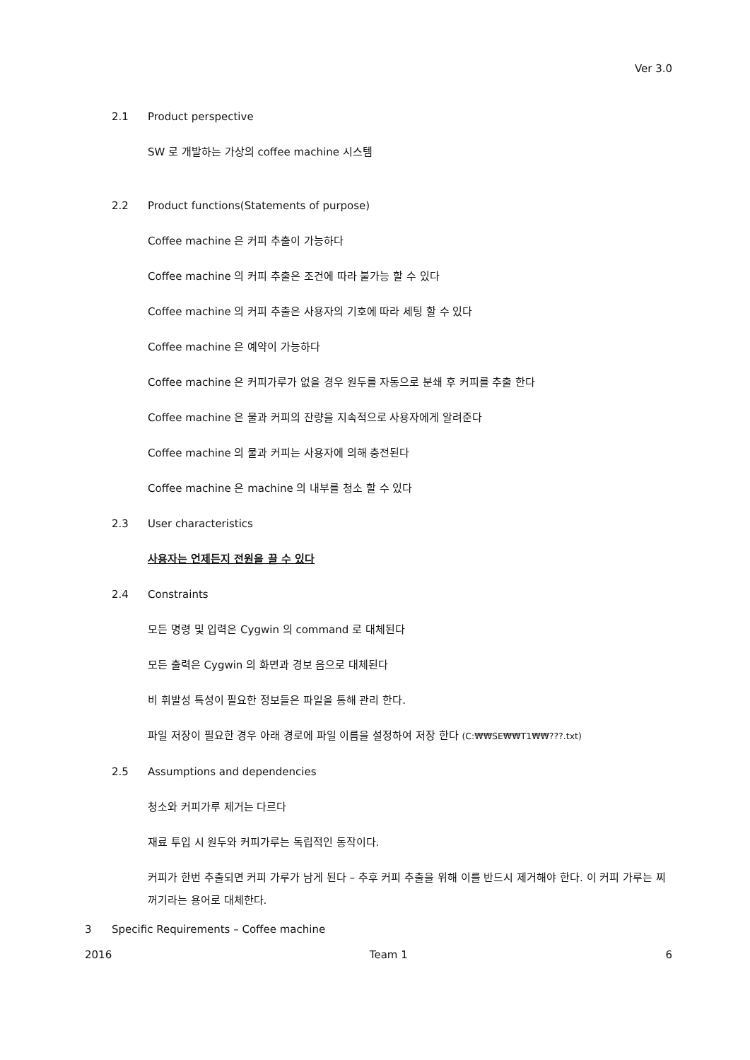Ver 3.0
2.1 Product perspective
SW 로 개발하는 가상의 coffee machine 시스템
2.2 Product functions(Statements of purpose)
Coffee machine 은 커피 추출이 가능하다
Coffee machine 의 커피 추출은 조건에 따라 불가능 할 수 있다
Coffee machine 의 커피 추출은 사용자의 기호에 따라 세팅 할 수 있다
Coffee machine 은 예약이 가능하다
Coffee machine 은 커피가루가 없을 경우 원두를 자동으로 분쇄 후 커피를 추출 한다
Coffee machine 은 물과 커피의 잔량을 지속적으로 사용자에게 알려준다
Coffee machine 의 물과 커피는 사용자에 의해 충전된다
Coffee machine 은 machine 의 내부를 청소 할 수 있다
2.3 User characteristics
사용자는 언제든지 전원을 끌 수 있다
2.4 Constraints
모든 명령 및 입력은 Cygwin 의 command 로 대체된다
모든 출력은 Cygwin 의 화면과 경보 음으로 대체된다
비 휘발성 특성이 필요한 정보들은 파일을 통해 관리 한다.
파일 저장이 필요한 경우 아래 경로에 파일 이름을 설정하여 저장 한다 (C:₩₩SE₩₩T1₩₩???.txt)
2.5 Assumptions and dependencies
청소와 커피가루 제거는 다르다
재료 투입 시 원두와 커피가루는 독립적인 동작이다.
커피가 한번 추출되면 커피 가루가 남게 된다 – 추후 커피 추출을 위해 이를 반드시 제거해야 한다. 이 커피 가루는 찌꺼기라는 용어로 대체한다.
3 Specific Requirements – Coffee machine
2016 Team 1 6